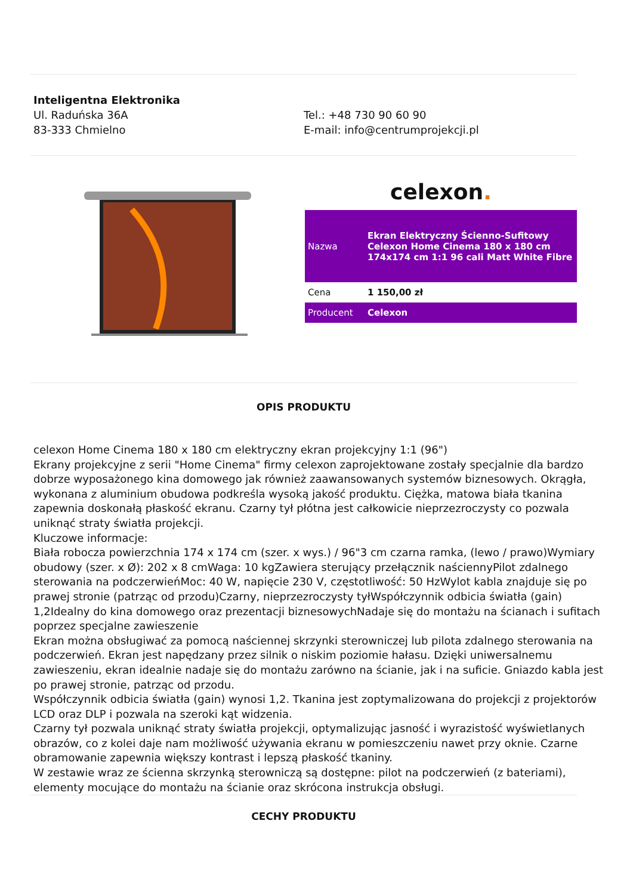Inteligentna Elektronika
Ul. Raduńska 36A
83-333 Chmielno
Tel.: +48 730 90 60 90
E-mail: info@centrumprojekcji.pl
celexon.
| Nazwa | Ekran Elektryczny Ścienno-Sufitowy Celexon Home Cinema 180 x 180 cm 174x174 cm 1:1 96 cali Matt White Fibre |
| Cena | 1 150,00 zł |
| Producent | Celexon |
OPIS PRODUKTU
celexon Home Cinema 180 x 180 cm elektryczny ekran projekcyjny 1:1 (96")
Ekrany projekcyjne z serii "Home Cinema" firmy celexon zaprojektowane zostały specjalnie dla bardzo dobrze wyposażonego kina domowego jak również zaawansowanych systemów biznesowych. Okrągła, wykonana z aluminium obudowa podkreśla wysoką jakość produktu. Ciężka, matowa biała tkanina zapewnia doskonałą płaskość ekranu. Czarny tył płótna jest całkowicie nieprzezroczysty co pozwala uniknąć straty światła projekcji.
Kluczowe informacje:
Biała robocza powierzchnia 174 x 174 cm (szer. x wys.) / 96"3 cm czarna ramka, (lewo / prawo)Wymiary obudowy (szer. x Ø): 202 x 8 cmWaga: 10 kgZawiera sterujący przełącznik naściennyPilot zdalnego sterowania na podczerwieńMoc: 40 W, napięcie 230 V, częstotliwość: 50 HzWylot kabla znajduje się po prawej stronie (patrząc od przodu)Czarny, nieprzezroczysty tyłWspółczynnik odbicia światła (gain) 1,2Idealny do kina domowego oraz prezentacji biznesowychNadaje się do montażu na ścianach i sufitach poprzez specjalne zawieszenie
Ekran można obsługiwać za pomocą naściennej skrzynki sterowniczej lub pilota zdalnego sterowania na podczerwień. Ekran jest napędzany przez silnik o niskim poziomie hałasu. Dzięki uniwersalnemu zawieszeniu, ekran idealnie nadaje się do montażu zarówno na ścianie, jak i na suficie. Gniazdo kabla jest po prawej stronie, patrząc od przodu.
Współczynnik odbicia światła (gain) wynosi 1,2. Tkanina jest zoptymalizowana do projekcji z projektorów LCD oraz DLP i pozwala na szeroki kąt widzenia.
Czarny tył pozwala uniknąć straty światła projekcji, optymalizując jasność i wyrazistość wyświetlanych obrazów, co z kolei daje nam możliwość używania ekranu w pomieszczeniu nawet przy oknie. Czarne obramowanie zapewnia większy kontrast i lepszą płaskość tkaniny.
W zestawie wraz ze ścienna skrzynką sterowniczą są dostępne: pilot na podczerwień (z bateriami), elementy mocujące do montażu na ścianie oraz skrócona instrukcja obsługi.
CECHY PRODUKTU